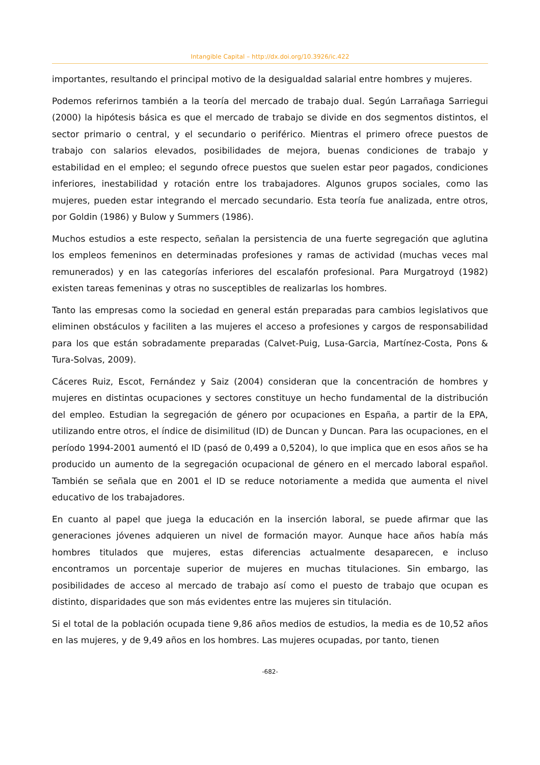Intangible Capital – http://dx.doi.org/10.3926/ic.422
importantes, resultando el principal motivo de la desigualdad salarial entre hombres y mujeres.
Podemos referirnos también a la teoría del mercado de trabajo dual. Según Larrañaga Sarriegui (2000) la hipótesis básica es que el mercado de trabajo se divide en dos segmentos distintos, el sector primario o central, y el secundario o periférico. Mientras el primero ofrece puestos de trabajo con salarios elevados, posibilidades de mejora, buenas condiciones de trabajo y estabilidad en el empleo; el segundo ofrece puestos que suelen estar peor pagados, condiciones inferiores, inestabilidad y rotación entre los trabajadores. Algunos grupos sociales, como las mujeres, pueden estar integrando el mercado secundario. Esta teoría fue analizada, entre otros, por Goldin (1986) y Bulow y Summers (1986).
Muchos estudios a este respecto, señalan la persistencia de una fuerte segregación que aglutina los empleos femeninos en determinadas profesiones y ramas de actividad (muchas veces mal remunerados) y en las categorías inferiores del escalafón profesional. Para Murgatroyd (1982) existen tareas femeninas y otras no susceptibles de realizarlas los hombres.
Tanto las empresas como la sociedad en general están preparadas para cambios legislativos que eliminen obstáculos y faciliten a las mujeres el acceso a profesiones y cargos de responsabilidad para los que están sobradamente preparadas (Calvet-Puig, Lusa-Garcia, Martínez-Costa, Pons & Tura-Solvas, 2009).
Cáceres Ruiz, Escot, Fernández y Saiz (2004) consideran que la concentración de hombres y mujeres en distintas ocupaciones y sectores constituye un hecho fundamental de la distribución del empleo. Estudian la segregación de género por ocupaciones en España, a partir de la EPA, utilizando entre otros, el índice de disimilitud (ID) de Duncan y Duncan. Para las ocupaciones, en el período 1994-2001 aumentó el ID (pasó de 0,499 a 0,5204), lo que implica que en esos años se ha producido un aumento de la segregación ocupacional de género en el mercado laboral español. También se señala que en 2001 el ID se reduce notoriamente a medida que aumenta el nivel educativo de los trabajadores.
En cuanto al papel que juega la educación en la inserción laboral, se puede afirmar que las generaciones jóvenes adquieren un nivel de formación mayor. Aunque hace años había más hombres titulados que mujeres, estas diferencias actualmente desaparecen, e incluso encontramos un porcentaje superior de mujeres en muchas titulaciones. Sin embargo, las posibilidades de acceso al mercado de trabajo así como el puesto de trabajo que ocupan es distinto, disparidades que son más evidentes entre las mujeres sin titulación.
Si el total de la población ocupada tiene 9,86 años medios de estudios, la media es de 10,52 años en las mujeres, y de 9,49 años en los hombres. Las mujeres ocupadas, por tanto, tienen
-682-